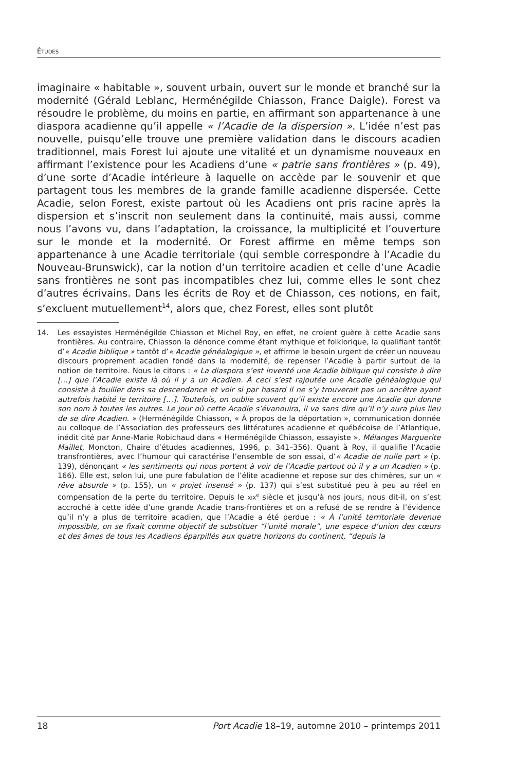ÉTUDES
imaginaire « habitable », souvent urbain, ouvert sur le monde et branché sur la modernité (Gérald Leblanc, Herménégilde Chiasson, France Daigle). Forest va résoudre le problème, du moins en partie, en affirmant son appartenance à une diaspora acadienne qu’il appelle « l’Acadie de la dispersion ». L’idée n’est pas nouvelle, puisqu’elle trouve une première validation dans le discours acadien traditionnel, mais Forest lui ajoute une vitalité et un dynamisme nouveaux en affirmant l’existence pour les Acadiens d’une « patrie sans frontières » (p. 49), d’une sorte d’Acadie intérieure à laquelle on accède par le souvenir et que partagent tous les membres de la grande famille acadienne dispersée. Cette Acadie, selon Forest, existe partout où les Acadiens ont pris racine après la dispersion et s’inscrit non seulement dans la continuité, mais aussi, comme nous l’avons vu, dans l’adaptation, la croissance, la multiplicité et l’ouverture sur le monde et la modernité. Or Forest affirme en même temps son appartenance à une Acadie territoriale (qui semble correspondre à l’Acadie du Nouveau-Brunswick), car la notion d’un territoire acadien et celle d’une Acadie sans frontières ne sont pas incompatibles chez lui, comme elles le sont chez d’autres écrivains. Dans les écrits de Roy et de Chiasson, ces notions, en fait, s’excluent mutuellement<sup>14</sup>, alors que, chez Forest, elles sont plutôt
14. Les essayistes Herménégilde Chiasson et Michel Roy, en effet, ne croient guère à cette Acadie sans frontières. Au contraire, Chiasson la dénonce comme étant mythique et folklorique, la qualifiant tantôt d’« Acadie biblique » tantôt d’« Acadie généalogique », et affirme le besoin urgent de créer un nouveau discours proprement acadien fondé dans la modernité, de repenser l’Acadie à partir surtout de la notion de territoire. Nous le citons : « La diaspora s’est inventé une Acadie biblique qui consiste à dire […] que l’Acadie existe là où il y a un Acadien. À ceci s’est rajoutée une Acadie généalogique qui consiste à fouiller dans sa descendance et voir si par hasard il ne s’y trouverait pas un ancêtre ayant autrefois habité le territoire […]. Toutefois, on oublie souvent qu’il existe encore une Acadie qui donne son nom à toutes les autres. Le jour où cette Acadie s’évanouira, il va sans dire qu’il n’y aura plus lieu de se dire Acadien. » (Herménégilde Chiasson, « À propos de la déportation », communication donnée au colloque de l’Association des professeurs des littératures acadienne et québécoise de l’Atlantique, inédit cité par Anne-Marie Robichaud dans « Herménégilde Chiasson, essayiste », Mélanges Marguerite Maillet, Moncton, Chaire d’études acadiennes, 1996, p. 341–356). Quant à Roy, il qualifie l’Acadie transfrontières, avec l’humour qui caractérise l’ensemble de son essai, d’« Acadie de nulle part » (p. 139), dénonçant « les sentiments qui nous portent à voir de l’Acadie partout où il y a un Acadien » (p. 166). Elle est, selon lui, une pure fabulation de l’élite acadienne et repose sur des chimères, sur un « rêve absurde » (p. 155), un « projet insensé » (p. 137) qui s’est substitué peu à peu au réel en compensation de la perte du territoire. Depuis le XIX<sup>e</sup> siècle et jusqu’à nos jours, nous dit-il, on s’est accroché à cette idée d’une grande Acadie trans-frontières et on a refusé de se rendre à l’évidence qu’il n’y a plus de territoire acadien, que l’Acadie a été perdue : « À l’unité territoriale devenue impossible, on se fixait comme objectif de substituer “l’unité morale”, une espèce d’union des cœurs et des âmes de tous les Acadiens éparpillés aux quatre horizons du continent, “depuis la
18 Port Acadie 18–19, automne 2010 – printemps 2011